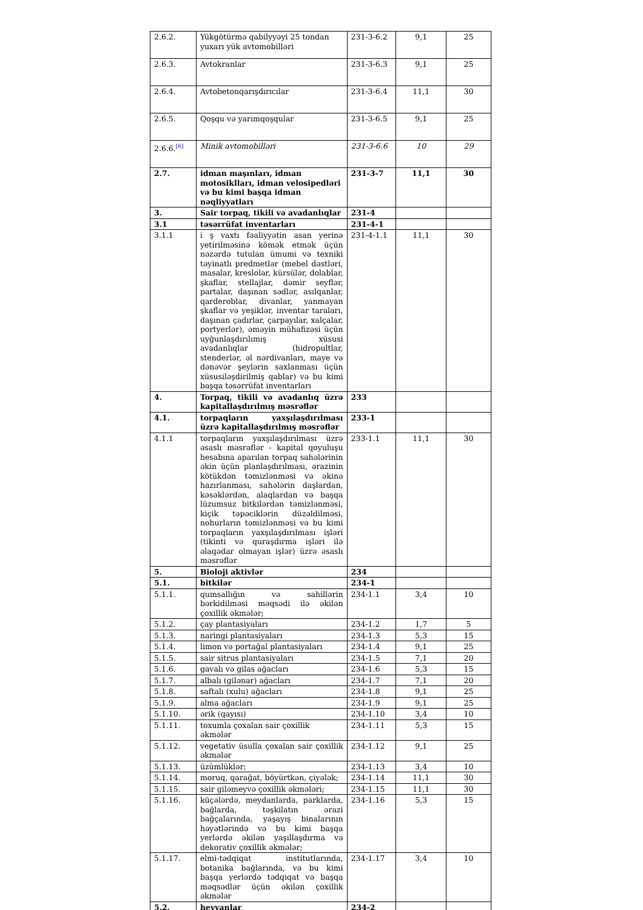| 2.6.2. | Yükgötürmə qabilyyəyi 25 tondan yuxarı yük avtomobilləri | 231-3-6.2 | 9,1 | 25 |
| 2.6.3. | Avtokranlar | 231-3-6.3 | 9,1 | 25 |
| 2.6.4. | Avtobetonqarışdırıcılar | 231-3-6.4 | 11,1 | 30 |
| 2.6.5. | Qoşqu və yarımqoşqular | 231-3-6.5 | 9,1 | 25 |
| 2.6.6.<sup>[6]</sup> | Minik avtomobilləri | 231-3-6.6 | 10 | 29 |
| 2.7. | idman maşınları, idman motosiklları, idman velosipedləri və bu kimi başqa idman nəqliyyatları | 231-3-7 | 11,1 | 30 |
| 3. | Sair torpaq, tikili və avadanlıqlar | 231-4 | | |
| 3.1 | təsərrüfat inventarları | 231-4-1 | | |
| 3.1.1 | i ş vaxtı fəaliyyətin asan yerinə yetirilməsinə kömək etmək üçün nəzərdə tutulan ümumi və texniki təyinatlı predmetlər (mebel dəstləri, masalar, kreslolar, kürsülər, dolablar, şkaflar, stellajlar, dəmir seyflər, partalar, daşınan sədlər, asılqanlar, qarderoblar, divanlar, yanmayan şkaflar və yeşiklər, inventar taraları, daşınan çadırlar, çarpayılar, xalçalar, portyerlər), əməyin mühafizəsi üçün uyğunlaşdırılımış xüsusi avadanlıqlar (hidropultlar, stenderlər, əl nərdivanları, maye və dənəvər şeylərin saxlanması üçün xüsusiləşdirilmiş qablar) və bu kimi başqa təsərrüfat inventarları | 231-4-1.1 | 11,1 | 30 |
| 4. | Torpaq, tikili və avadanlıq üzrə kapitallaşdırılmış məsrəflər | 233 | | |
| 4.1. | torpaqların yaxşılaşdırılması üzrə kapitallaşdırılmış məsrəflər | 233-1 | | |
| 4.1.1 | torpaqların yaxşılaşdırılması üzrə əsaslı məsrəflər - kapital qoyuluşu hesabına aparılan torpaq sahələrinin əkin üçün planlaşdırılması, ərazinin kötükdən təmizlənməsi və əkinə hazırlanması, sahələrin daşlardan, kəsəklərdən, alaqlardan və başqa lüzumsuz bitkilərdən təmizlənməsi, kiçik təpəciklərin düzəldilməsi, nohurların təmizlənməsi və bu kimi torpaqların yaxşılaşdırılması işləri (tikinti və quraşdırma işləri ilə əlaqədar olmayan işlər) üzrə əsaslı məsrəflər | 233-1.1 | 11,1 | 30 |
| 5. | Bioloji aktivlər | 234 | | |
| 5.1. | bitkilər | 234-1 | | |
| 5.1.1. | qumsallığın və sahillərin bərkidilməsi məqsədi ilə əkilən çoxillik əkmələr; | 234-1.1 | 3,4 | 10 |
| 5.1.2. | çay plantasiyaları | 234-1.2 | 1,7 | 5 |
| 5.1.3. | naringi plantasiyaları | 234-1.3 | 5,3 | 15 |
| 5.1.4. | limon və portağal plantasiyaları | 234-1.4 | 9,1 | 25 |
| 5.1.5. | sair sitrus plantasiyaları | 234-1.5 | 7,1 | 20 |
| 5.1.6. | gavalı və gilas ağacları | 234-1.6 | 5,3 | 15 |
| 5.1.7. | albalı (gilənar) ağacları | 234-1.7 | 7,1 | 20 |
| 5.1.8. | saftalı (xulu) ağacları | 234-1.8 | 9,1 | 25 |
| 5.1.9. | alma ağacları | 234-1.9 | 9,1 | 25 |
| 5.1.10. | ərik (qayısı) | 234-1.10 | 3,4 | 10 |
| 5.1.11. | toxumla çoxalan sair çoxillik əkmələr | 234-1.11 | 5,3 | 15 |
| 5.1.12. | vegetativ üsulla çoxalan sair çoxillik əkmələr | 234-1.12 | 9,1 | 25 |
| 5.1.13. | üzümlüklər; | 234-1.13 | 3,4 | 10 |
| 5.1.14. | moruq, qarağat, böyürtkən, çiyələk; | 234-1.14 | 11,1 | 30 |
| 5.1.15. | sair giləmeyvə çoxillik əkmələri; | 234-1.15 | 11,1 | 30 |
| 5.1.16. | küçələrdə, meydanlarda, parklarda, bağlarda, təşkilatın ərazi bağçalarında, yaşayış binalarının həyətlərində və bu kimi başqa yerlərdə əkilən yaşıllaşdırma və dekorativ çoxillik əkmələr; | 234-1.16 | 5,3 | 15 |
| 5.1.17. | elmi-tədqiqat institutlarında, botanika bağlarında, və bu kimi başqa yerlərdə tədqiqat və başqa məqsədlər üçün əkilən çoxillik əkmələr | 234-1.17 | 3,4 | 10 |
| 5.2. | heyvanlar | 234-2 | | |